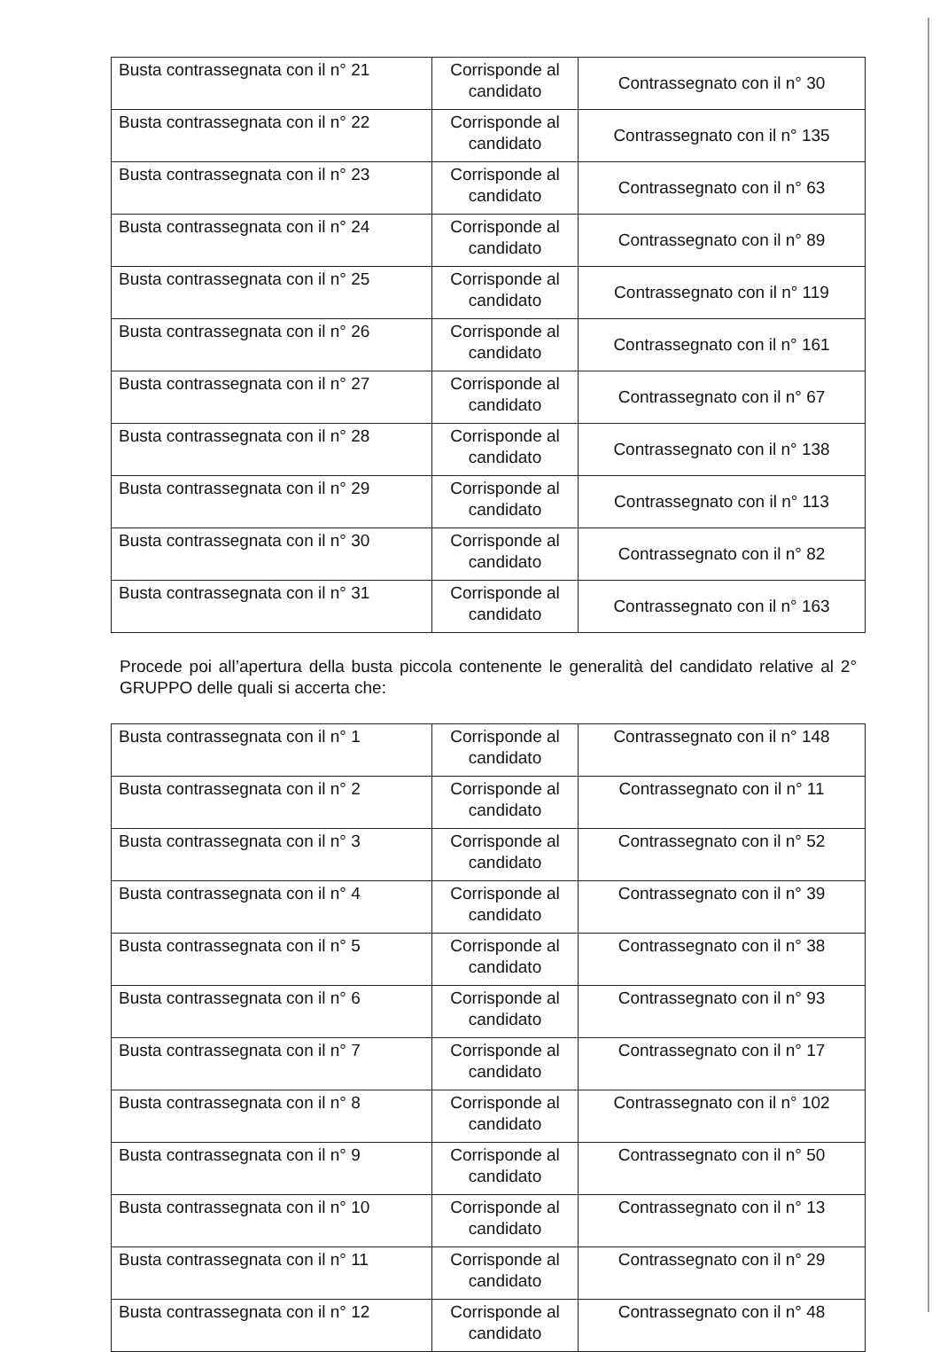| Busta contrassegnata con il n° 21 | Corrisponde al candidato | Contrassegnato con il n° 30 |
| Busta contrassegnata con il n° 22 | Corrisponde al candidato | Contrassegnato con il n° 135 |
| Busta contrassegnata con il n° 23 | Corrisponde al candidato | Contrassegnato con il n° 63 |
| Busta contrassegnata con il n° 24 | Corrisponde al candidato | Contrassegnato con il n° 89 |
| Busta contrassegnata con il n° 25 | Corrisponde al candidato | Contrassegnato con il n° 119 |
| Busta contrassegnata con il n° 26 | Corrisponde al candidato | Contrassegnato con il n° 161 |
| Busta contrassegnata con il n° 27 | Corrisponde al candidato | Contrassegnato con il n° 67 |
| Busta contrassegnata con il n° 28 | Corrisponde al candidato | Contrassegnato con il n° 138 |
| Busta contrassegnata con il n° 29 | Corrisponde al candidato | Contrassegnato con il n° 113 |
| Busta contrassegnata con il n° 30 | Corrisponde al candidato | Contrassegnato con il n° 82 |
| Busta contrassegnata con il n° 31 | Corrisponde al candidato | Contrassegnato con il n° 163 |
Procede poi all’apertura della busta piccola contenente le generalità del candidato relative al 2° GRUPPO delle quali si accerta che:
| Busta contrassegnata con il n° 1 | Corrisponde al candidato | Contrassegnato con il n° 148 |
| Busta contrassegnata con il n° 2 | Corrisponde al candidato | Contrassegnato con il n° 11 |
| Busta contrassegnata con il n° 3 | Corrisponde al candidato | Contrassegnato con il n° 52 |
| Busta contrassegnata con il n° 4 | Corrisponde al candidato | Contrassegnato con il n° 39 |
| Busta contrassegnata con il n° 5 | Corrisponde al candidato | Contrassegnato con il n° 38 |
| Busta contrassegnata con il n° 6 | Corrisponde al candidato | Contrassegnato con il n° 93 |
| Busta contrassegnata con il n° 7 | Corrisponde al candidato | Contrassegnato con il n° 17 |
| Busta contrassegnata con il n° 8 | Corrisponde al candidato | Contrassegnato con il n° 102 |
| Busta contrassegnata con il n° 9 | Corrisponde al candidato | Contrassegnato con il n° 50 |
| Busta contrassegnata con il n° 10 | Corrisponde al candidato | Contrassegnato con il n° 13 |
| Busta contrassegnata con il n° 11 | Corrisponde al candidato | Contrassegnato con il n° 29 |
| Busta contrassegnata con il n° 12 | Corrisponde al candidato | Contrassegnato con il n° 48 |